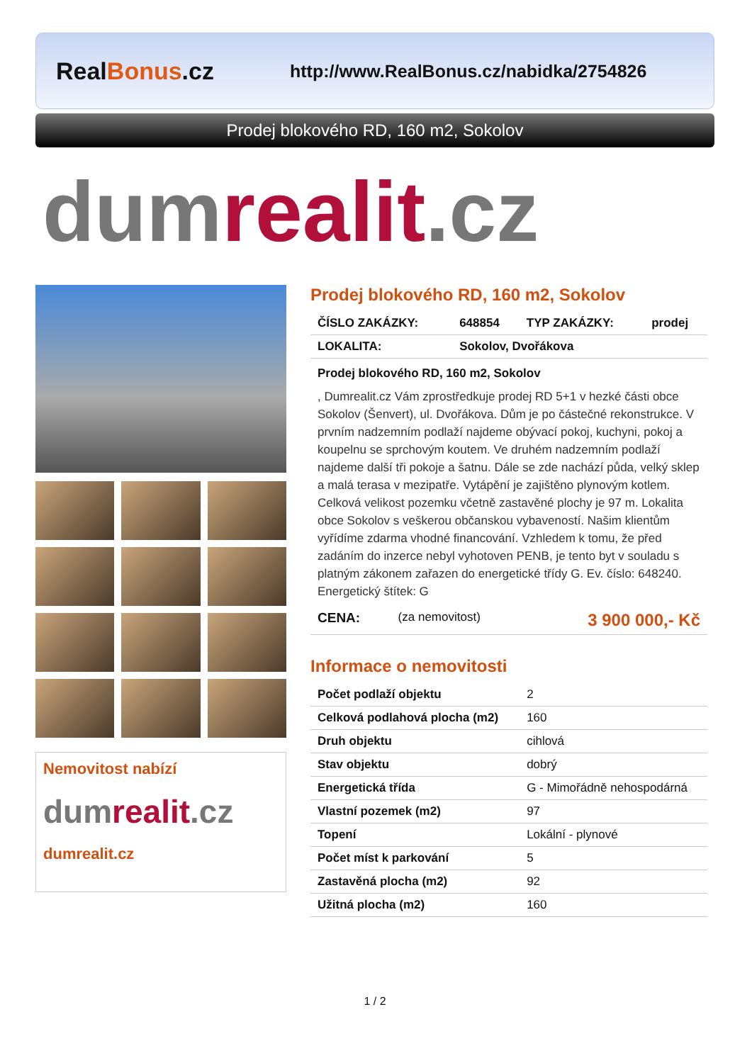RealBonus.cz
http://www.RealBonus.cz/nabidka/2754826
Prodej blokového RD, 160 m2, Sokolov
dum realit.cz
Nemovitost nabízí
dumrealit.cz
dumrealit.cz
Prodej blokového RD, 160 m2, Sokolov
| ČÍSLO ZAKÁZKY: | 648854 | TYP ZAKÁZKY: | prodej |
| LOKALITA: | Sokolov, Dvořákova | | |
Prodej blokového RD, 160 m2, Sokolov
, Dumrealit.cz Vám zprostředkuje prodej RD 5+1 v hezké části obce Sokolov (Šenvert), ul. Dvořákova. Dům je po částečné rekonstrukce. V prvním nadzemním podlaží najdeme obývací pokoj, kuchyni, pokoj a koupelnu se sprchovým koutem. Ve druhém nadzemním podlaží najdeme další tři pokoje a šatnu. Dále se zde nachází půda, velký sklep a malá terasa v mezipatře. Vytápění je zajištěno plynovým kotlem. Celková velikost pozemku včetně zastavěné plochy je 97 m. Lokalita obce Sokolov s veškerou občanskou vybaveností. Našim klientům vyřídíme zdarma vhodné financování. Vzhledem k tomu, že před zadáním do inzerce nebyl vyhotoven PENB, je tento byt v souladu s platným zákonem zařazen do energetické třídy G. Ev. číslo: 648240. Energetický štítek: G
| CENA: | (za nemovitost) | 3 900 000,- Kč |
Informace o nemovitosti
| Počet podlaží objektu | 2 |
| Celková podlahová plocha (m2) | 160 |
| Druh objektu | cihlová |
| Stav objektu | dobrý |
| Energetická třída | G - Mimořádně nehospodárná |
| Vlastní pozemek (m2) | 97 |
| Topení | Lokální - plynové |
| Počet míst k parkování | 5 |
| Zastavěná plocha (m2) | 92 |
| Užitná plocha (m2) | 160 |
1 / 2